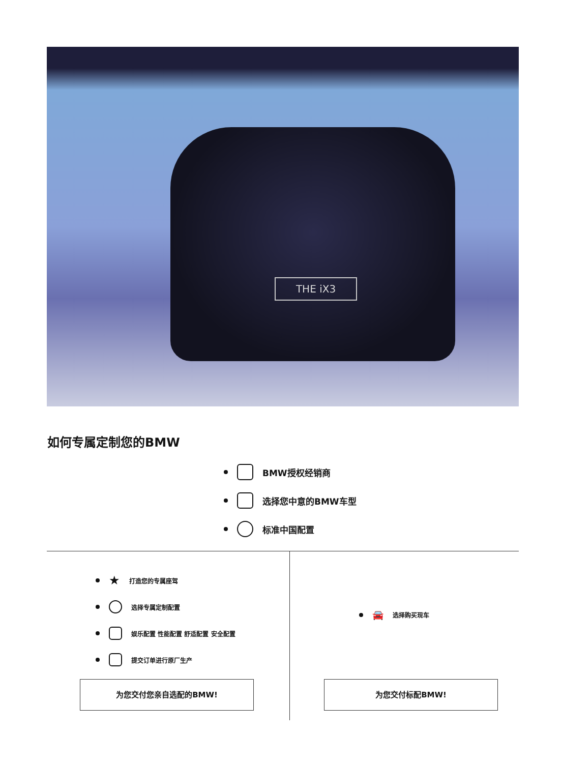THE iX3
如何专属定制您的BMW
BMW授权经销商
选择您中意的BMW车型
标准中国配置
★ 打造您的专属座驾
选择专属定制配置
娱乐配置 性能配置 舒适配置 安全配置
提交订单进行原厂生产
🚘 选择购买现车
为您交付您亲自选配的BMW! 为您交付标配BMW!